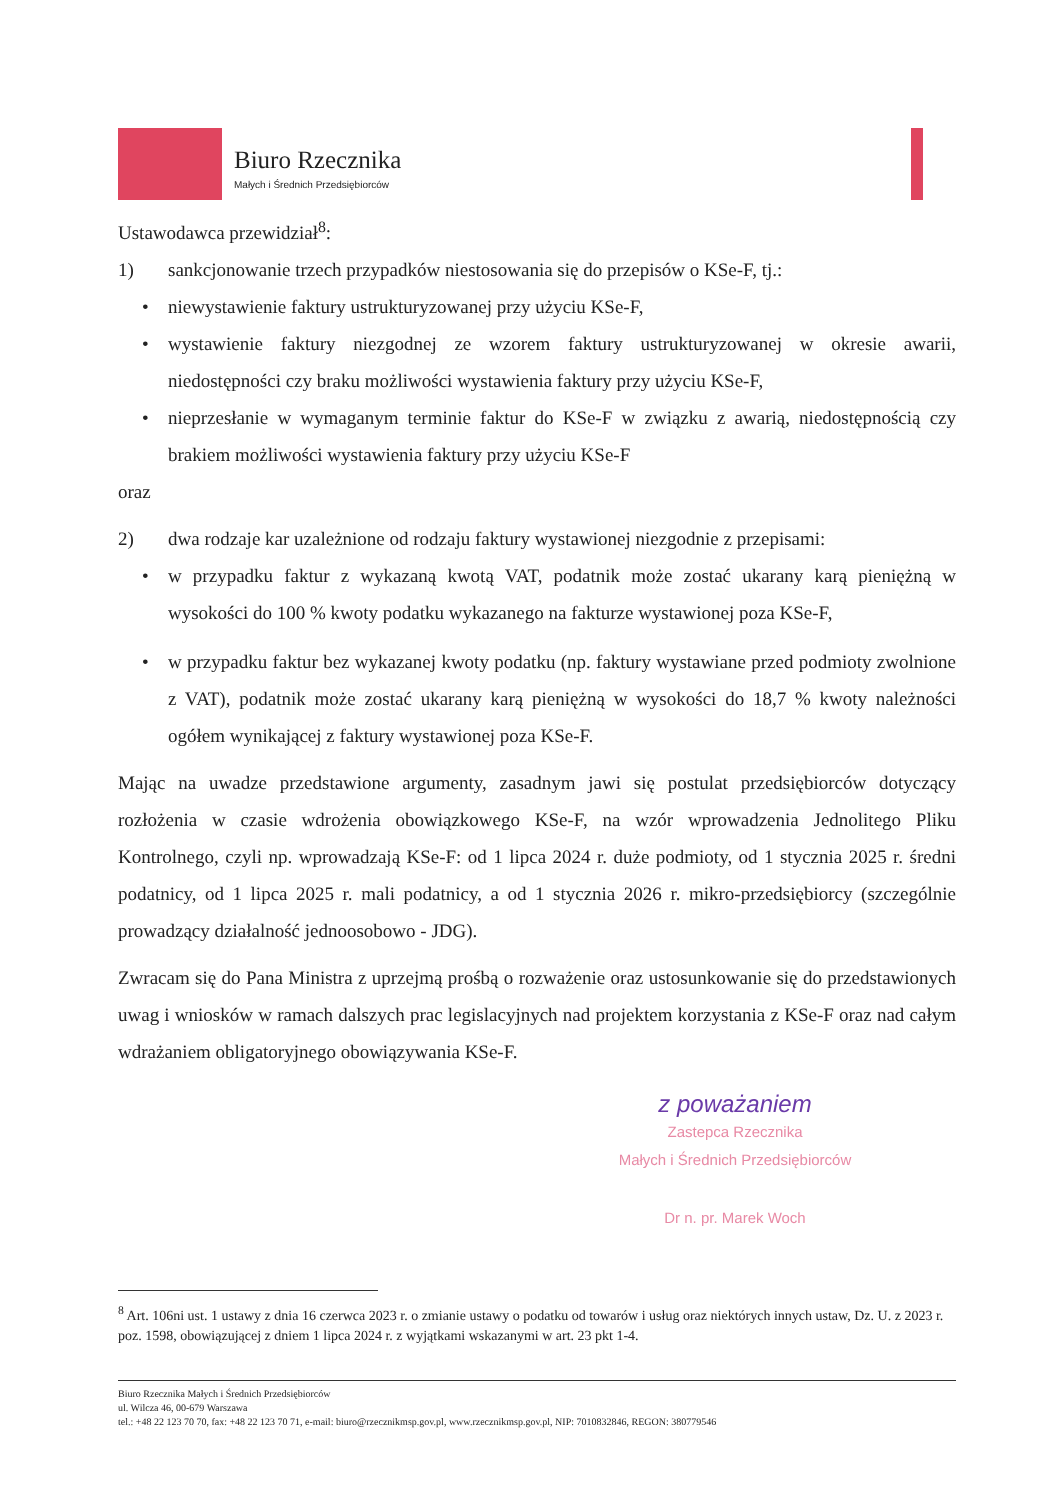Biuro Rzecznika
Małych i Średnich Przedsiębiorców
Ustawodawca przewidział<sup>8</sup>:
1) sankcjonowanie trzech przypadków niestosowania się do przepisów o KSe-F, tj.:
• niewystawienie faktury ustrukturyzowanej przy użyciu KSe-F,
• wystawienie faktury niezgodnej ze wzorem faktury ustrukturyzowanej w okresie awarii, niedostępności czy braku możliwości wystawienia faktury przy użyciu KSe-F,
• nieprzesłanie w wymaganym terminie faktur do KSe-F w związku z awarią, niedostępnością czy brakiem możliwości wystawienia faktury przy użyciu KSe-F
oraz
2) dwa rodzaje kar uzależnione od rodzaju faktury wystawionej niezgodnie z przepisami:
• w przypadku faktur z wykazaną kwotą VAT, podatnik może zostać ukarany karą pieniężną w wysokości do 100 % kwoty podatku wykazanego na fakturze wystawionej poza KSe-F,
• w przypadku faktur bez wykazanej kwoty podatku (np. faktury wystawiane przed podmioty zwolnione z VAT), podatnik może zostać ukarany karą pieniężną w wysokości do 18,7 % kwoty należności ogółem wynikającej z faktury wystawionej poza KSe-F.
Mając na uwadze przedstawione argumenty, zasadnym jawi się postulat przedsiębiorców dotyczący rozłożenia w czasie wdrożenia obowiązkowego KSe-F, na wzór wprowadzenia Jednolitego Pliku Kontrolnego, czyli np. wprowadzają KSe-F: od 1 lipca 2024 r. duże podmioty, od 1 stycznia 2025 r. średni podatnicy, od 1 lipca 2025 r. mali podatnicy, a od 1 stycznia 2026 r. mikro-przedsiębiorcy (szczególnie prowadzący działalność jednoosobowo - JDG).
Zwracam się do Pana Ministra z uprzejmą prośbą o rozważenie oraz ustosunkowanie się do przedstawionych uwag i wniosków w ramach dalszych prac legislacyjnych nad projektem korzystania z KSe-F oraz nad całym wdrażaniem obligatoryjnego obowiązywania KSe-F.
z poważaniem
Zastepca Rzecznika
Małych i Średnich Przedsiębiorców
Dr n. pr. Marek Woch
<sup>8</sup> Art. 106ni ust. 1 ustawy z dnia 16 czerwca 2023 r. o zmianie ustawy o podatku od towarów i usług oraz niektórych innych ustaw, Dz. U. z 2023 r. poz. 1598, obowiązującej z dniem 1 lipca 2024 r. z wyjątkami wskazanymi w art. 23 pkt 1-4.
Biuro Rzecznika Małych i Średnich Przedsiębiorców
ul. Wilcza 46, 00-679 Warszawa
tel.: +48 22 123 70 70, fax: +48 22 123 70 71, e-mail: biuro@rzecznikmsp.gov.pl, www.rzecznikmsp.gov.pl, NIP: 7010832846, REGON: 380779546